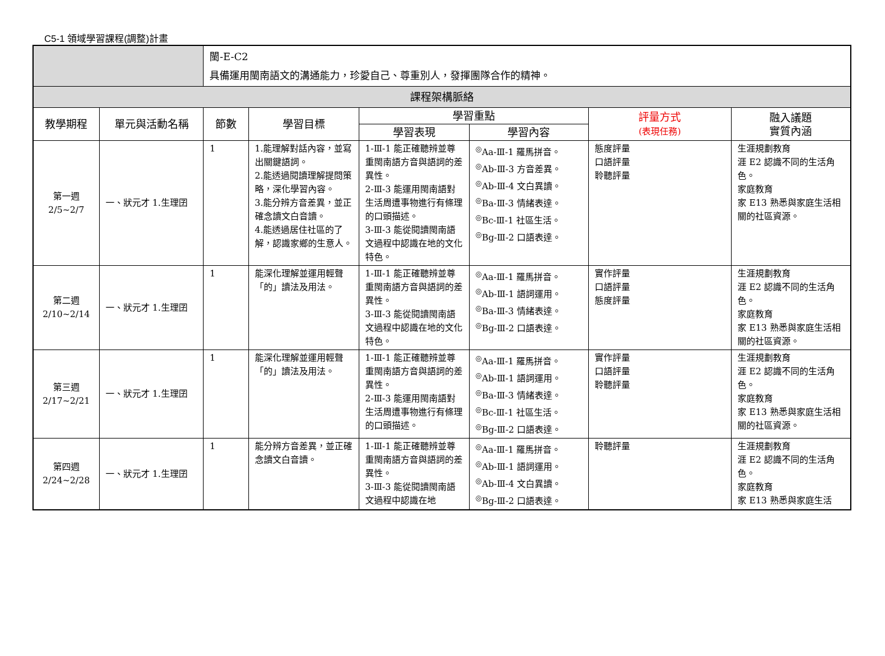C5-1 領域學習課程(調整)計畫
| | | 閩-E-C2 具備運用閩南語文的溝通能力，珍愛自己、尊重別人，發揮團隊合作的精神。 | | | | | |
| 課程架構脈絡 | | | | | | | |
| 教學期程 | 單元與活動名稱 | 節數 | 學習目標 | 學習重點 | | 評量方式 (表現任務) | 融入議題 實質內涵 |
| | | | | 學習表現 | 學習內容 | | |
| 第一週 2/5~2/7 | 一、狀元才 1.生理囝 | 1 | 1.能理解對話內容，並寫出關鍵語詞。 2.能透過閱讀理解提問策略，深化學習內容。 3.能分辨方音差異，並正確念讀文白音讀。 4.能透過居住社區的了解，認識家鄉的生意人。 | 1-Ⅲ-1 能正確聽辨並尊重閩南語方音與語詞的差異性。 2-Ⅲ-3 能運用閩南語對生活周遭事物進行有條理的口頭描述。 3-Ⅲ-3 能從閱讀閩南語文過程中認識在地的文化特色。 | <sup>◎</sup>Aa-Ⅲ-1 羅馬拼音。 <sup>◎</sup>Ab-Ⅲ-3 方音差異。 <sup>◎</sup>Ab-Ⅲ-4 文白異讀。 <sup>◎</sup>Ba-Ⅲ-3 情緒表達。 <sup>◎</sup>Bc-Ⅲ-1 社區生活。 <sup>◎</sup>Bg-Ⅲ-2 口語表達。 | 態度評量 口語評量 聆聽評量 | 生涯規劃教育 涯 E2 認識不同的生活角色。 家庭教育 家 E13 熟悉與家庭生活相關的社區資源。 |
| 第二週 2/10~2/14 | 一、狀元才 1.生理囝 | 1 | 能深化理解並運用輕聲「的」讀法及用法。 | 1-Ⅲ-1 能正確聽辨並尊重閩南語方音與語詞的差異性。 3-Ⅲ-3 能從閱讀閩南語文過程中認識在地的文化特色。 | <sup>◎</sup>Aa-Ⅲ-1 羅馬拼音。 <sup>◎</sup>Ab-Ⅲ-1 語詞運用。 <sup>◎</sup>Ba-Ⅲ-3 情緒表達。 <sup>◎</sup>Bg-Ⅲ-2 口語表達。 | 實作評量 口語評量 態度評量 | 生涯規劃教育 涯 E2 認識不同的生活角色。 家庭教育 家 E13 熟悉與家庭生活相關的社區資源。 |
| 第三週 2/17~2/21 | 一、狀元才 1.生理囝 | 1 | 能深化理解並運用輕聲「的」讀法及用法。 | 1-Ⅲ-1 能正確聽辨並尊重閩南語方音與語詞的差異性。 2-Ⅲ-3 能運用閩南語對生活周遭事物進行有條理的口頭描述。 | <sup>◎</sup>Aa-Ⅲ-1 羅馬拼音。 <sup>◎</sup>Ab-Ⅲ-1 語詞運用。 <sup>◎</sup>Ba-Ⅲ-3 情緒表達。 <sup>◎</sup>Bc-Ⅲ-1 社區生活。 <sup>◎</sup>Bg-Ⅲ-2 口語表達。 | 實作評量 口語評量 聆聽評量 | 生涯規劃教育 涯 E2 認識不同的生活角色。 家庭教育 家 E13 熟悉與家庭生活相關的社區資源。 |
| 第四週 2/24~2/28 | 一、狀元才 1.生理囝 | 1 | 能分辨方音差異，並正確念讀文白音讀。 | 1-Ⅲ-1 能正確聽辨並尊重閩南語方音與語詞的差異性。 3-Ⅲ-3 能從閱讀閩南語文過程中認識在地 | <sup>◎</sup>Aa-Ⅲ-1 羅馬拼音。 <sup>◎</sup>Ab-Ⅲ-1 語詞運用。 <sup>◎</sup>Ab-Ⅲ-4 文白異讀。 <sup>◎</sup>Bg-Ⅲ-2 口語表達。 | 聆聽評量 | 生涯規劃教育 涯 E2 認識不同的生活角色。 家庭教育 家 E13 熟悉與家庭生活 |